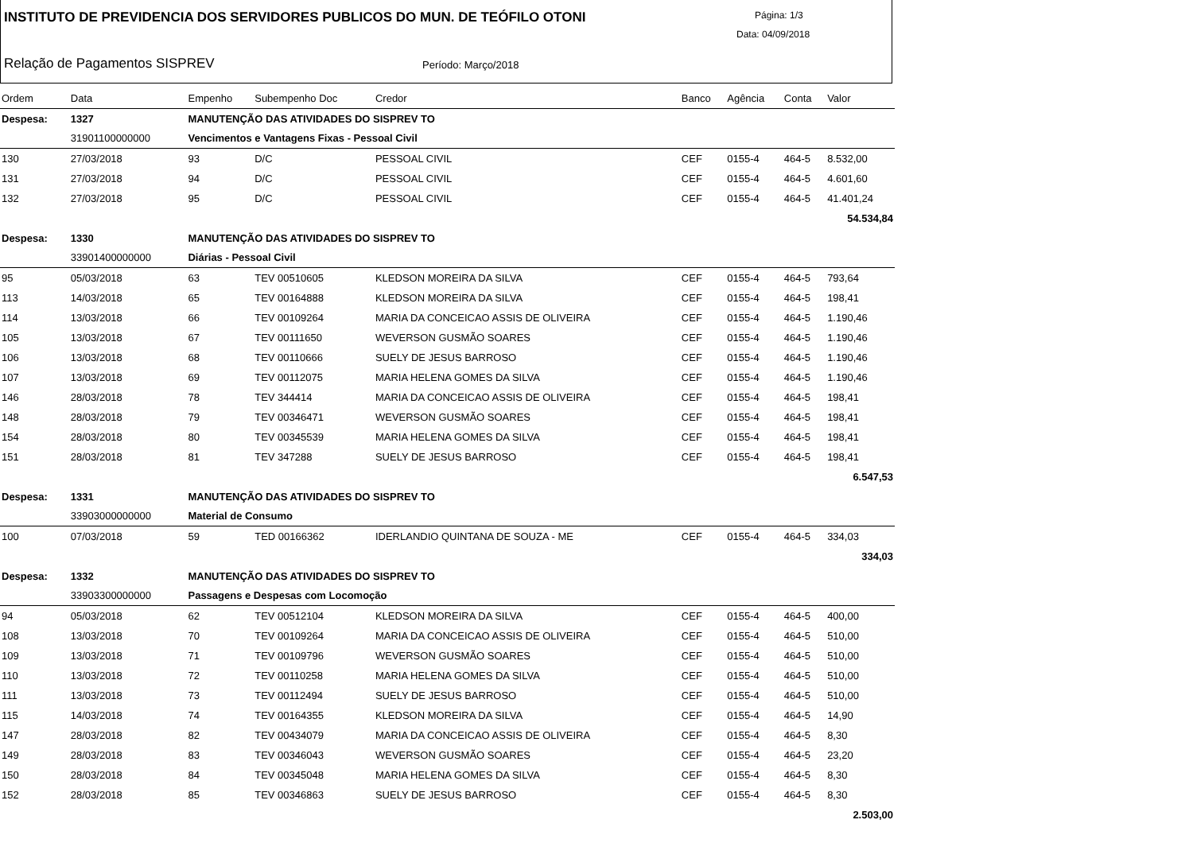INSTITUTO DE PREVIDENCIA DOS SERVIDORES PUBLICOS DO MUN. DE TEÓFILO OTONI
Página: 1/3
Data: 04/09/2018
Relação de Pagamentos SISPREV Período: Março/2018
| Ordem | Data | Empenho | Subempenho Doc | Credor | Banco | Agência | Conta | Valor |
| --- | --- | --- | --- | --- | --- | --- | --- | --- |
| Despesa: | 1327 | MANUTENÇÃO DAS ATIVIDADES DO SISPREV TO | | | | | | |
| | 31901100000000 | Vencimentos e Vantagens Fixas - Pessoal Civil | | | | | | |
| 130 | 27/03/2018 | 93 | D/C | PESSOAL CIVIL | CEF | 0155-4 | 464-5 | 8.532,00 |
| 131 | 27/03/2018 | 94 | D/C | PESSOAL CIVIL | CEF | 0155-4 | 464-5 | 4.601,60 |
| 132 | 27/03/2018 | 95 | D/C | PESSOAL CIVIL | CEF | 0155-4 | 464-5 | 41.401,24 |
| 54.534,84 | | | | | | | | |
| Despesa: | 1330 | MANUTENÇÃO DAS ATIVIDADES DO SISPREV TO | | | | | | |
| | 33901400000000 | Diárias - Pessoal Civil | | | | | | |
| 95 | 05/03/2018 | 63 | TEV 00510605 | KLEDSON MOREIRA DA SILVA | CEF | 0155-4 | 464-5 | 793,64 |
| 113 | 14/03/2018 | 65 | TEV 00164888 | KLEDSON MOREIRA DA SILVA | CEF | 0155-4 | 464-5 | 198,41 |
| 114 | 13/03/2018 | 66 | TEV 00109264 | MARIA DA CONCEICAO ASSIS DE OLIVEIRA | CEF | 0155-4 | 464-5 | 1.190,46 |
| 105 | 13/03/2018 | 67 | TEV 00111650 | WEVERSON GUSMÃO SOARES | CEF | 0155-4 | 464-5 | 1.190,46 |
| 106 | 13/03/2018 | 68 | TEV 00110666 | SUELY DE JESUS BARROSO | CEF | 0155-4 | 464-5 | 1.190,46 |
| 107 | 13/03/2018 | 69 | TEV 00112075 | MARIA HELENA GOMES DA SILVA | CEF | 0155-4 | 464-5 | 1.190,46 |
| 146 | 28/03/2018 | 78 | TEV 344414 | MARIA DA CONCEICAO ASSIS DE OLIVEIRA | CEF | 0155-4 | 464-5 | 198,41 |
| 148 | 28/03/2018 | 79 | TEV 00346471 | WEVERSON GUSMÃO SOARES | CEF | 0155-4 | 464-5 | 198,41 |
| 154 | 28/03/2018 | 80 | TEV 00345539 | MARIA HELENA GOMES DA SILVA | CEF | 0155-4 | 464-5 | 198,41 |
| 151 | 28/03/2018 | 81 | TEV 347288 | SUELY DE JESUS BARROSO | CEF | 0155-4 | 464-5 | 198,41 |
| 6.547,53 | | | | | | | | |
| Despesa: | 1331 | MANUTENÇÃO DAS ATIVIDADES DO SISPREV TO | | | | | | |
| | 33903000000000 | Material de Consumo | | | | | | |
| 100 | 07/03/2018 | 59 | TED 00166362 | IDERLANDIO QUINTANA DE SOUZA - ME | CEF | 0155-4 | 464-5 | 334,03 |
| 334,03 | | | | | | | | |
| Despesa: | 1332 | MANUTENÇÃO DAS ATIVIDADES DO SISPREV TO | | | | | | |
| | 33903300000000 | Passagens e Despesas com Locomoção | | | | | | |
| 94 | 05/03/2018 | 62 | TEV 00512104 | KLEDSON MOREIRA DA SILVA | CEF | 0155-4 | 464-5 | 400,00 |
| 108 | 13/03/2018 | 70 | TEV 00109264 | MARIA DA CONCEICAO ASSIS DE OLIVEIRA | CEF | 0155-4 | 464-5 | 510,00 |
| 109 | 13/03/2018 | 71 | TEV 00109796 | WEVERSON GUSMÃO SOARES | CEF | 0155-4 | 464-5 | 510,00 |
| 110 | 13/03/2018 | 72 | TEV 00110258 | MARIA HELENA GOMES DA SILVA | CEF | 0155-4 | 464-5 | 510,00 |
| 111 | 13/03/2018 | 73 | TEV 00112494 | SUELY DE JESUS BARROSO | CEF | 0155-4 | 464-5 | 510,00 |
| 115 | 14/03/2018 | 74 | TEV 00164355 | KLEDSON MOREIRA DA SILVA | CEF | 0155-4 | 464-5 | 14,90 |
| 147 | 28/03/2018 | 82 | TEV 00434079 | MARIA DA CONCEICAO ASSIS DE OLIVEIRA | CEF | 0155-4 | 464-5 | 8,30 |
| 149 | 28/03/2018 | 83 | TEV 00346043 | WEVERSON GUSMÃO SOARES | CEF | 0155-4 | 464-5 | 23,20 |
| 150 | 28/03/2018 | 84 | TEV 00345048 | MARIA HELENA GOMES DA SILVA | CEF | 0155-4 | 464-5 | 8,30 |
| 152 | 28/03/2018 | 85 | TEV 00346863 | SUELY DE JESUS BARROSO | CEF | 0155-4 | 464-5 | 8,30 |
| 2.503,00 | | | | | | | | |